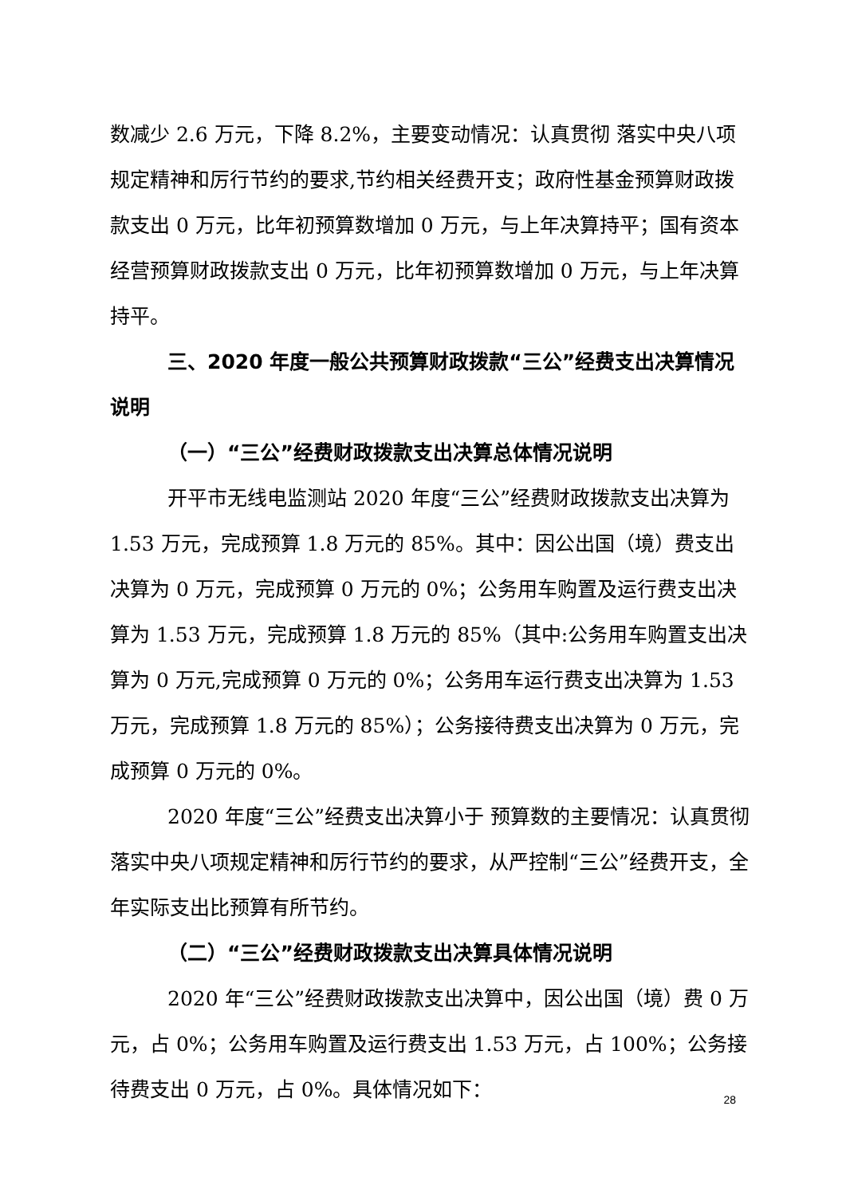数减少 2.6 万元，下降 8.2%，主要变动情况：认真贯彻 落实中央八项规定精神和厉行节约的要求,节约相关经费开支；政府性基金预算财政拨款支出 0 万元，比年初预算数增加 0 万元，与上年决算持平；国有资本经营预算财政拨款支出 0 万元，比年初预算数增加 0 万元，与上年决算持平。
三、2020 年度一般公共预算财政拨款“三公”经费支出决算情况说明
（一）“三公”经费财政拨款支出决算总体情况说明
开平市无线电监测站 2020 年度“三公”经费财政拨款支出决算为 1.53 万元，完成预算 1.8 万元的 85%。其中：因公出国（境）费支出决算为 0 万元，完成预算 0 万元的 0%；公务用车购置及运行费支出决算为 1.53 万元，完成预算 1.8 万元的 85%（其中:公务用车购置支出决算为 0 万元,完成预算 0 万元的 0%；公务用车运行费支出决算为 1.53 万元，完成预算 1.8 万元的 85%）；公务接待费支出决算为 0 万元，完成预算 0 万元的 0%。
2020 年度“三公”经费支出决算小于 预算数的主要情况：认真贯彻落实中央八项规定精神和厉行节约的要求，从严控制“三公”经费开支，全年实际支出比预算有所节约。
（二）“三公”经费财政拨款支出决算具体情况说明
2020 年“三公”经费财政拨款支出决算中，因公出国（境）费 0 万元，占 0%；公务用车购置及运行费支出 1.53 万元，占 100%；公务接待费支出 0 万元，占 0%。具体情况如下：
28